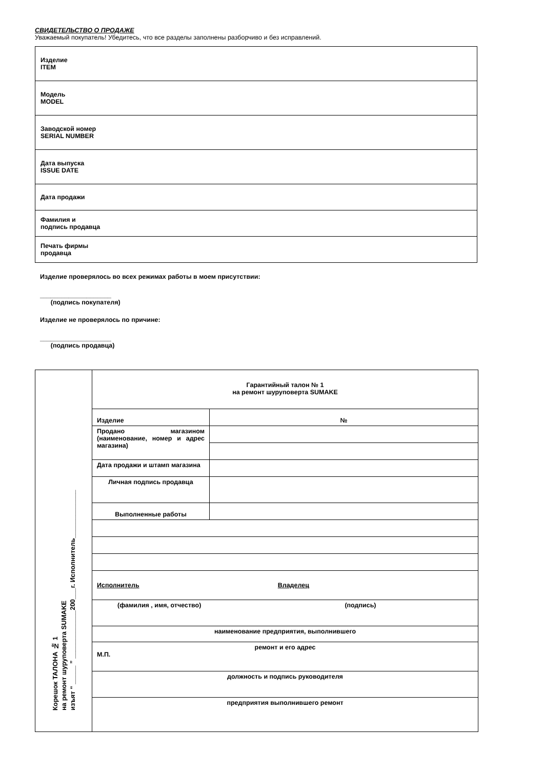СВИДЕТЕЛЬСТВО О ПРОДАЖЕ
Уважаемый покупатель! Убедитесь, что все разделы заполнены разборчиво и без исправлений.
| Изделие ITEM |
| Модель MODEL |
| Заводской номер SERIAL NUMBER |
| Дата выпуска ISSUE DATE |
| Дата продажи |
| Фамилия и подпись продавца |
| Печать фирмы продавца |
Изделие проверялось во всех режимах работы в моем присутствии:
____________________
(подпись покупателя)
Изделие не проверялось по причине:
____________________
(подпись продавца)
| Корешок ТАЛОНА № 1 на ремонт шуруповерта SUMAKE изъят “ _____ ” _____________200___г. Исполнитель_____________ | Гарантийный талон № 1 на ремонт шуруповерта SUMAKE | |
| | Изделие | № |
| | Продано магазином (наименование, номер и адрес магазина) | |
| | Дата продажи и штамп магазина | |
| | Личная подпись продавца | |
| | Выполненные работы | |
| | Исполнитель Владелец | |
| | (фамилия , имя, отчество) (подпись) | |
| | наименование предприятия, выполнившего | |
| | ремонт и его адрес М.П. | |
| | должность и подпись руководителя | |
| | предприятия выполнившего ремонт | |